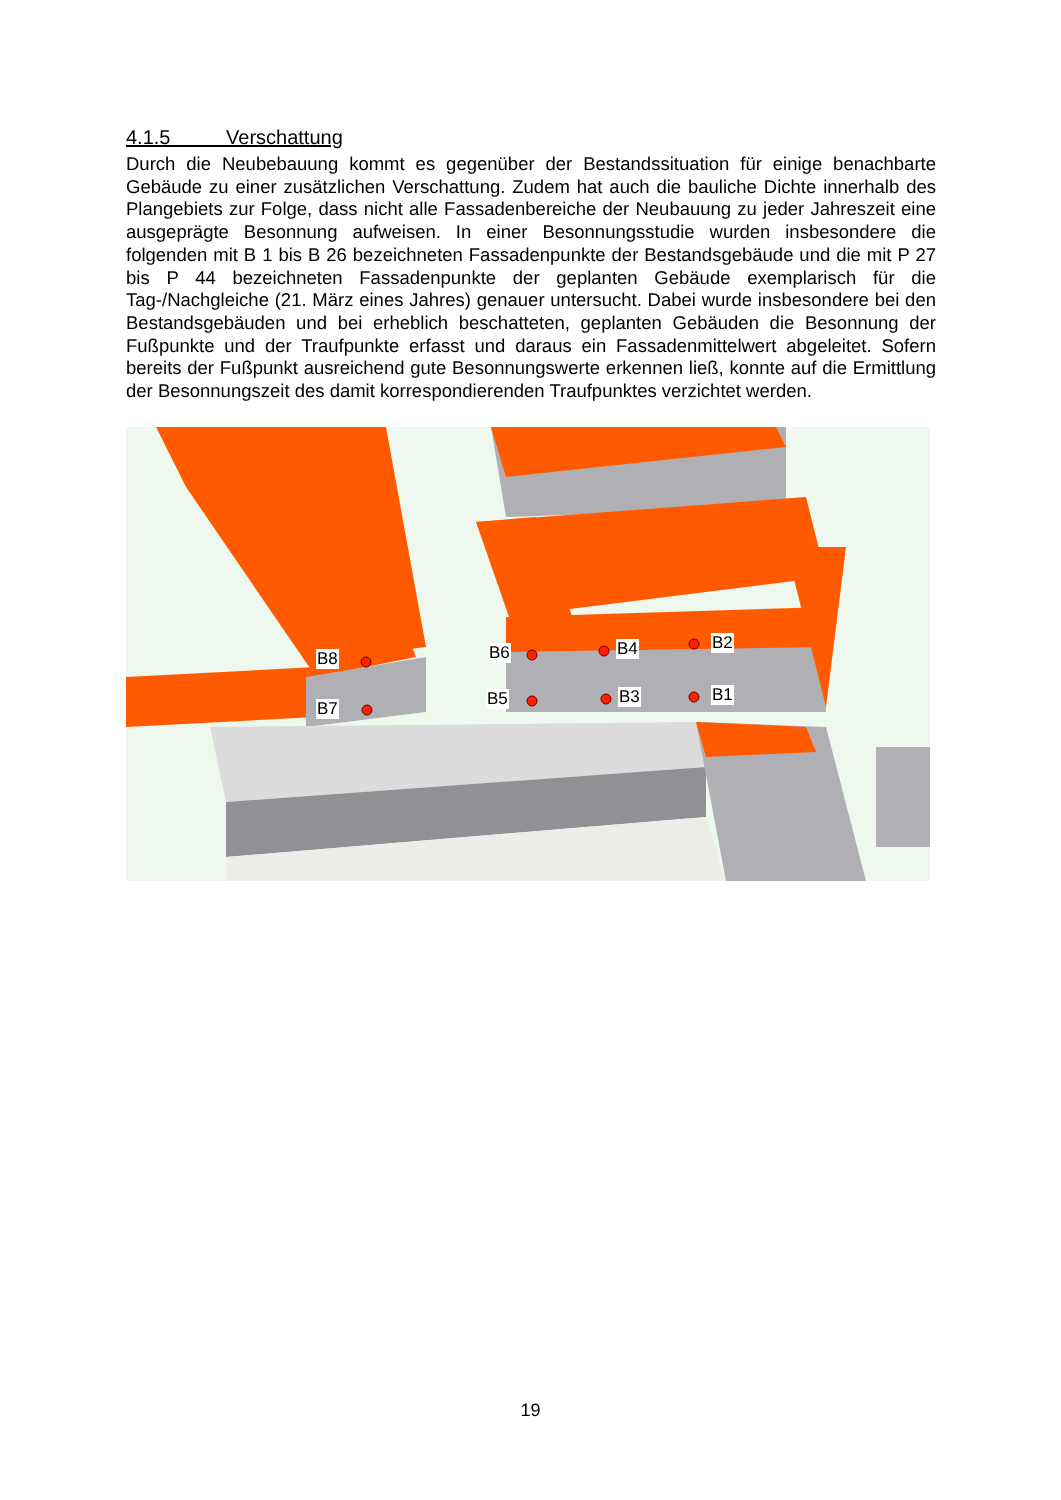4.1.5 Verschattung
Durch die Neubebauung kommt es gegenüber der Bestandssituation für einige benachbarte Gebäude zu einer zusätzlichen Verschattung. Zudem hat auch die bauliche Dichte innerhalb des Plangebiets zur Folge, dass nicht alle Fassadenbereiche der Neubauung zu jeder Jahreszeit eine ausgeprägte Besonnung aufweisen. In einer Besonnungsstudie wurden insbesondere die folgenden mit B 1 bis B 26 bezeichneten Fassadenpunkte der Bestandsgebäude und die mit P 27 bis P 44 bezeichneten Fassadenpunkte der geplanten Gebäude exemplarisch für die Tag-/Nachgleiche (21. März eines Jahres) genauer untersucht. Dabei wurde insbesondere bei den Bestandsgebäuden und bei erheblich beschatteten, geplanten Gebäuden die Besonnung der Fußpunkte und der Traufpunkte erfasst und daraus ein Fassadenmittelwert abgeleitet. Sofern bereits der Fußpunkt ausreichend gute Besonnungswerte erkennen ließ, konnte auf die Ermittlung der Besonnungszeit des damit korrespondierenden Traufpunktes verzichtet werden.
B8
B7
B6 B4 B2
B5 B3 B1
19